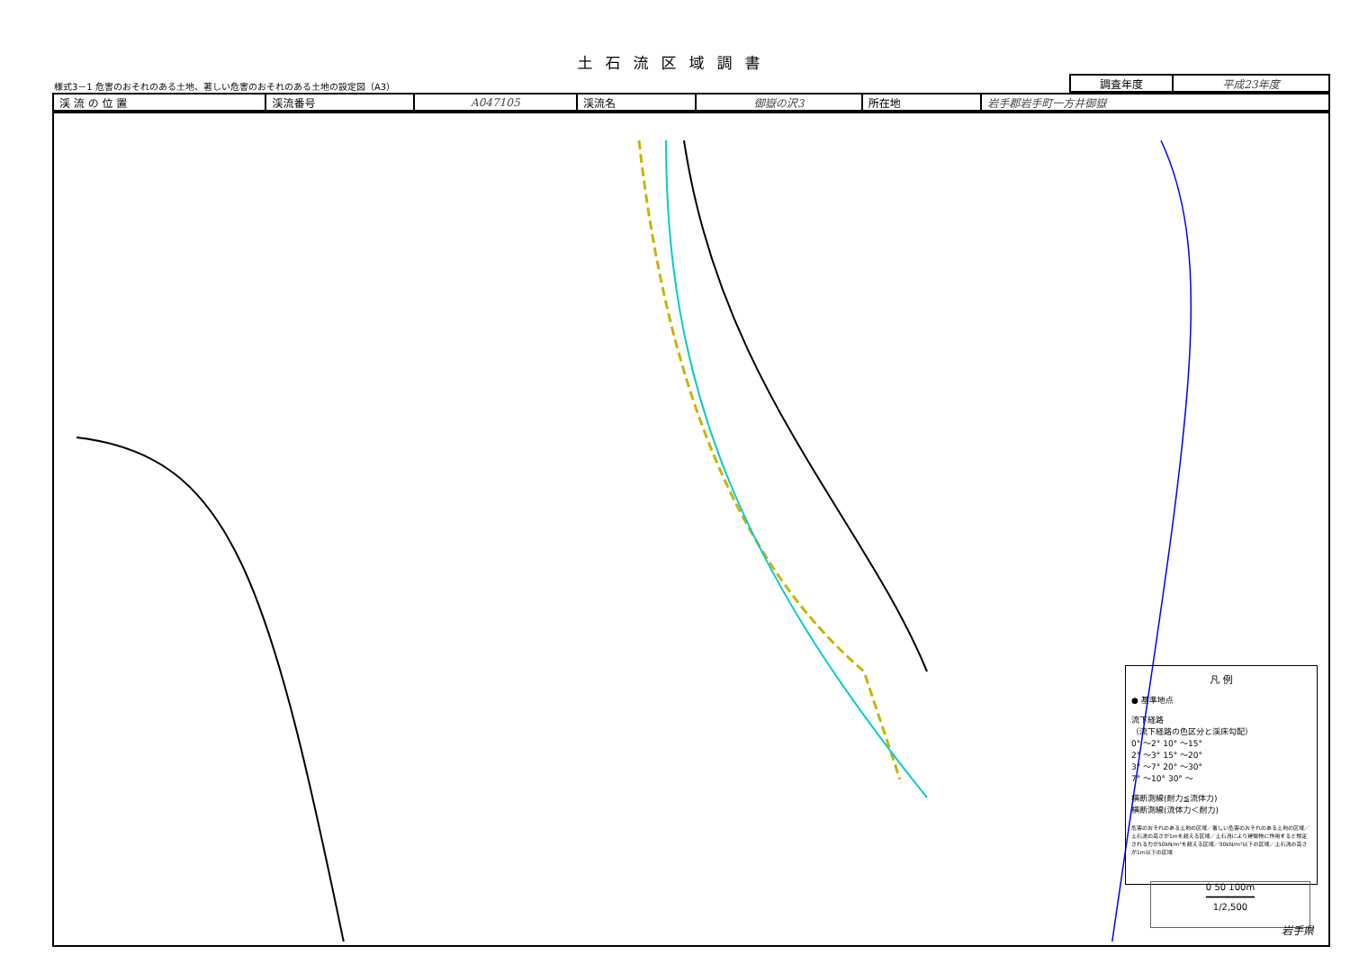土石流区域調書
様式3－1 危害のおそれのある土地、著しい危害のおそれのある土地の設定図（A3）
| 調査年度 | 平成23年度 |
| 渓 流 の 位 置 | 渓流番号 | A047105 | 渓流名 | 御嶽の沢3 | 所在地 | 岩手郡岩手町一方井御嶽 |
凡 例
● 基準地点
流下経路
（流下経路の色区分と渓床勾配）
0° ～2° 10° ～15°
2° ～3° 15° ～20°
3° ～7° 20° ～30°
7° ～10° 30° ～
横断測線(耐力≦流体力)
横断測線(流体力＜耐力)
危害のおそれのある土地の区域／著しい危害のおそれのある土地の区域／土石流の高さが1mを超える区域／土石流により建築物に作用すると想定される力が50kN/m²を超える区域／50kN/m²以下の区域／土石流の高さが1m以下の区域
0 50 100m
━━━━━━━━━
1/2,500
岩手県